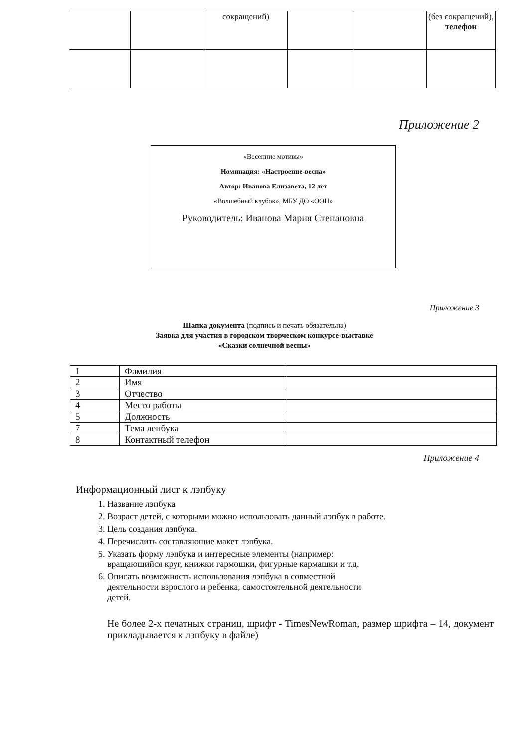| | | сокращений) | | | (без сокращений), телефон |
Приложение 2
«Весенние мотивы»
Номинация: «Настроение-весна»
Автор: Иванова Елизавета, 12 лет
«Волшебный клубок», МБУ ДО «ООЦ»
Руководитель: Иванова Мария Степановна
Приложение 3
Шапка документа (подпись и печать обязательна)
Заявка для участия в городском творческом конкурсе-выставке
«Сказки солнечной весны»
| 1 | Фамилия | |
| 2 | Имя | |
| 3 | Отчество | |
| 4 | Место работы | |
| 5 | Должность | |
| 7 | Тема лепбука | |
| 8 | Контактный телефон | |
Приложение 4
Информационный лист к лэпбуку
1. Название лэпбука
2. Возраст детей, с которыми можно использовать данный лэпбук в работе.
3. Цель создания лэпбука.
4. Перечислить составляющие макет лэпбука.
5. Указать форму лэпбука и интересные элементы (например: вращающийся круг, книжки гармошки, фигурные кармашки и т.д.
6. Описать возможность использования лэпбука в совместной деятельности взрослого и ребенка, самостоятельной деятельности детей.
Не более 2-х печатных страниц, шрифт - TimesNewRoman, размер шрифта – 14, документ прикладывается к лэпбуку в файле)